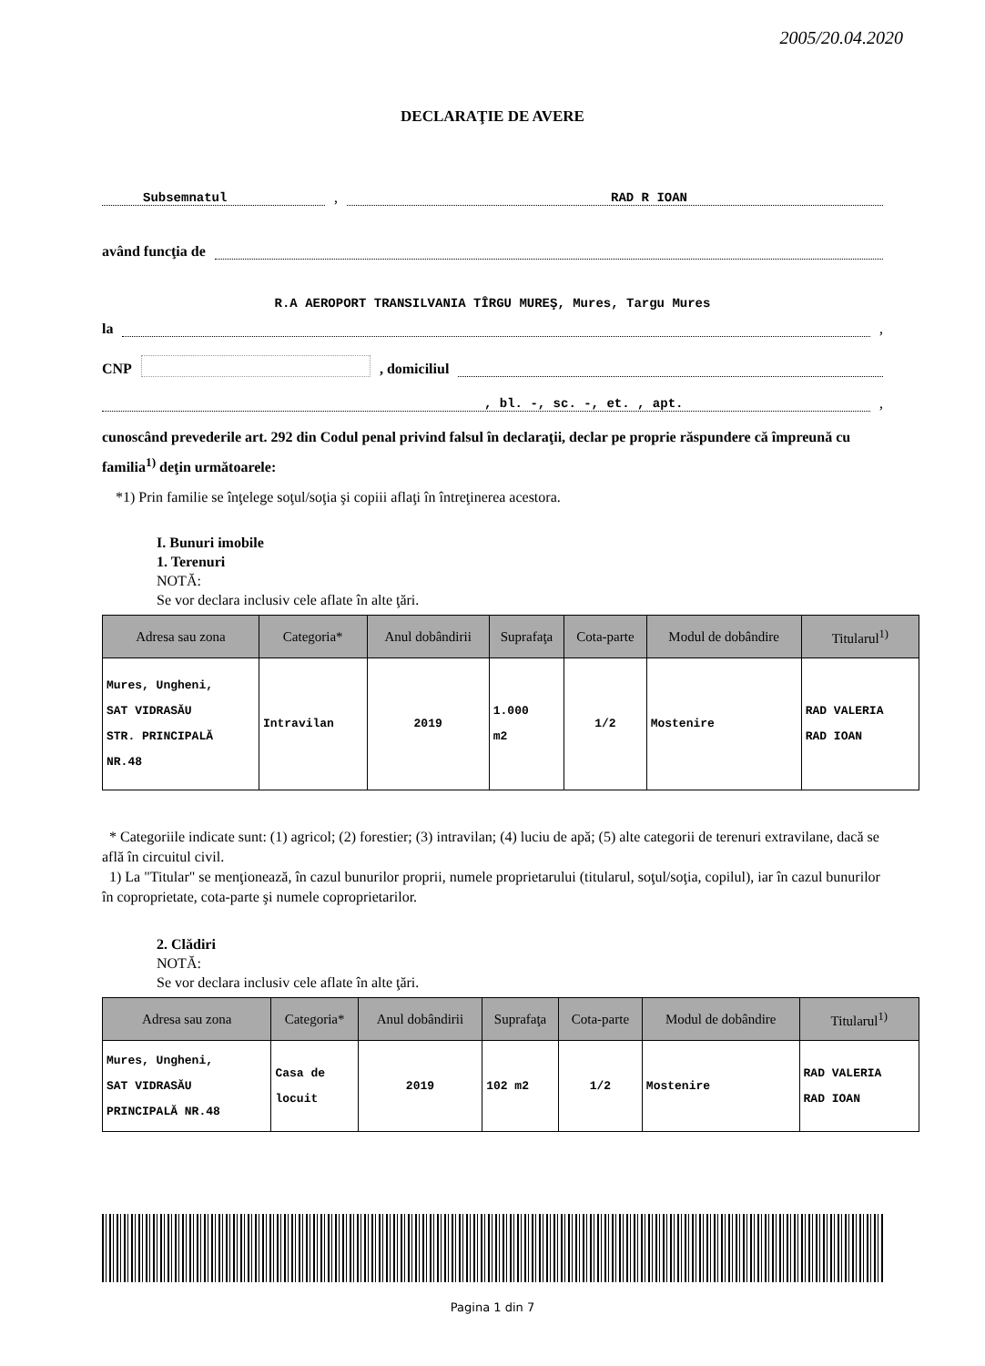2005/20.04.2020
DECLARAŢIE DE AVERE
Subsemnatul
,
RAD R IOAN
având funcţia de
R.A AEROPORT TRANSILVANIA TÎRGU MUREŞ, Mures, Targu Mures
la
,
CNP , domiciliul
, bl. -, sc. -, et. , apt.
,
cunoscând prevederile art. 292 din Codul penal privind falsul în declaraţii, declar pe proprie răspundere că împreună cu familia<sup>1)</sup> deţin următoarele:
*1) Prin familie se înţelege soţul/soţia şi copiii aflaţi în întreţinerea acestora.
I. Bunuri imobile
1. Terenuri
NOTĂ:
Se vor declara inclusiv cele aflate în alte ţări.
| Adresa sau zona | Categoria* | Anul dobândirii | Suprafaţa | Cota-parte | Modul de dobândire | Titularul<sup>1)</sup> |
| --- | --- | --- | --- | --- | --- | --- |
| Mures, Ungheni, SAT VIDRASĂU STR. PRINCIPALĂ NR.48 | Intravilan | 2019 | 1.000 m2 | 1/2 | Mostenire | RAD VALERIA RAD IOAN |
* Categoriile indicate sunt: (1) agricol; (2) forestier; (3) intravilan; (4) luciu de apă; (5) alte categorii de terenuri extravilane, dacă se află în circuitul civil.
1) La "Titular" se menţionează, în cazul bunurilor proprii, numele proprietarului (titularul, soţul/soţia, copilul), iar în cazul bunurilor în coproprietate, cota-parte şi numele coproprietarilor.
2. Clădiri
NOTĂ:
Se vor declara inclusiv cele aflate în alte ţări.
| Adresa sau zona | Categoria* | Anul dobândirii | Suprafaţa | Cota-parte | Modul de dobândire | Titularul<sup>1)</sup> |
| --- | --- | --- | --- | --- | --- | --- |
| Mures, Ungheni, SAT VIDRASĂU PRINCIPALĂ NR.48 | Casa de locuit | 2019 | 102 m2 | 1/2 | Mostenire | RAD VALERIA RAD IOAN |
Pagina 1 din 7